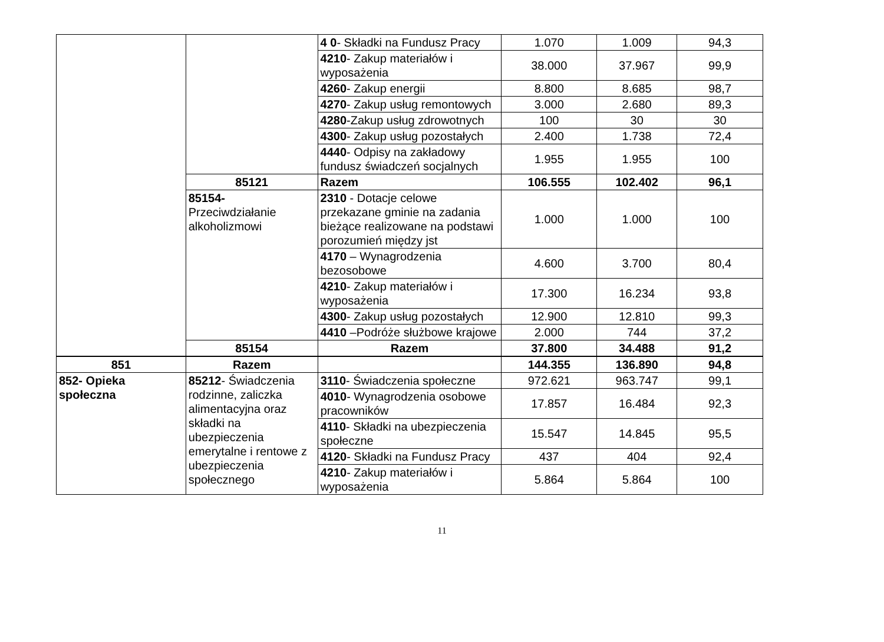| | | 4 0 - Składki na Fundusz Pracy | 1.070 | 1.009 | 94,3 |
| | | 4210 - Zakup materiałów i wyposażenia | 38.000 | 37.967 | 99,9 |
| | | 4260 - Zakup energii | 8.800 | 8.685 | 98,7 |
| | | 4270 - Zakup usług remontowych | 3.000 | 2.680 | 89,3 |
| | | 4280 -Zakup usług zdrowotnych | 100 | 30 | 30 |
| | | 4300 - Zakup usług pozostałych | 2.400 | 1.738 | 72,4 |
| | | 4440 - Odpisy na zakładowy fundusz świadczeń socjalnych | 1.955 | 1.955 | 100 |
| | 85121 | Razem | 106.555 | 102.402 | 96,1 |
| | 85154- Przeciwdziałanie alkoholizmowi | 2310 - Dotacje celowe przekazane gminie na zadania bieżące realizowane na podstawi porozumień między jst | 1.000 | 1.000 | 100 |
| | | 4170 – Wynagrodzenia bezosobowe | 4.600 | 3.700 | 80,4 |
| | | 4210 - Zakup materiałów i wyposażenia | 17.300 | 16.234 | 93,8 |
| | | 4300 - Zakup usług pozostałych | 12.900 | 12.810 | 99,3 |
| | | 4410 –Podróże służbowe krajowe | 2.000 | 744 | 37,2 |
| | 85154 | Razem | 37.800 | 34.488 | 91,2 |
| 851 | Razem | | 144.355 | 136.890 | 94,8 |
| 852- Opieka społeczna | 85212 - Świadczenia rodzinne, zaliczka alimentacyjna oraz składki na ubezpieczenia emerytalne i rentowe z ubezpieczenia społecznego | 3110 - Świadczenia społeczne | 972.621 | 963.747 | 99,1 |
| | | 4010 - Wynagrodzenia osobowe pracowników | 17.857 | 16.484 | 92,3 |
| | | 4110 - Składki na ubezpieczenia społeczne | 15.547 | 14.845 | 95,5 |
| | | 4120 - Składki na Fundusz Pracy | 437 | 404 | 92,4 |
| | | 4210 - Zakup materiałów i wyposażenia | 5.864 | 5.864 | 100 |
11